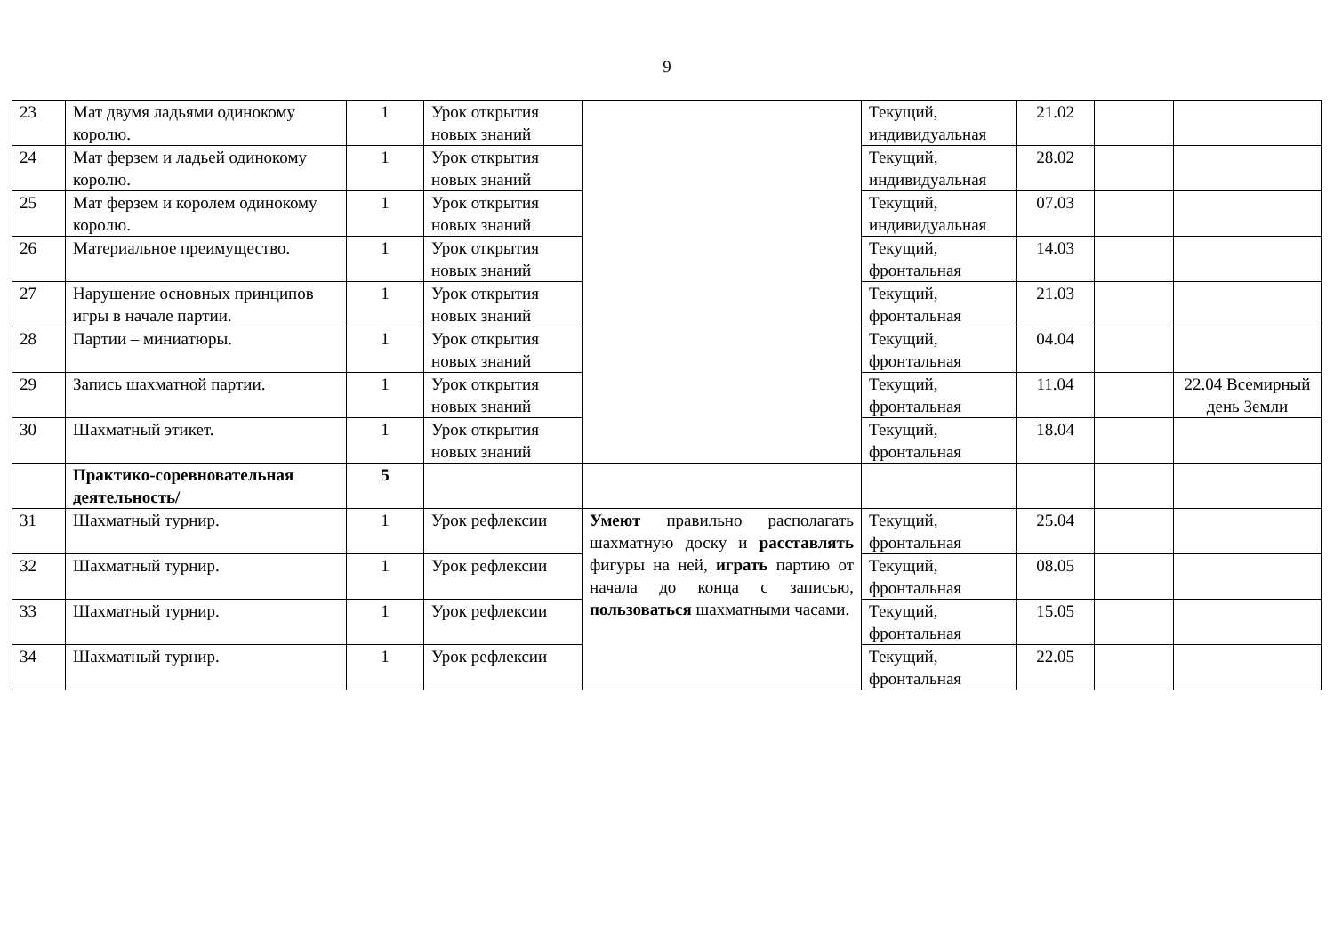9
| 23 | Мат двумя ладьями одинокому королю. | 1 | Урок открытия новых знаний | | Текущий, индивидуальная | 21.02 | | |
| 24 | Мат ферзем и ладьей одинокому королю. | 1 | Урок открытия новых знаний | | Текущий, индивидуальная | 28.02 | | |
| 25 | Мат ферзем и королем одинокому королю. | 1 | Урок открытия новых знаний | | Текущий, индивидуальная | 07.03 | | |
| 26 | Материальное преимущество. | 1 | Урок открытия новых знаний | | Текущий, фронтальная | 14.03 | | |
| 27 | Нарушение основных принципов игры в начале партии. | 1 | Урок открытия новых знаний | | Текущий, фронтальная | 21.03 | | |
| 28 | Партии – миниатюры. | 1 | Урок открытия новых знаний | | Текущий, фронтальная | 04.04 | | |
| 29 | Запись шахматной партии. | 1 | Урок открытия новых знаний | | Текущий, фронтальная | 11.04 | | 22.04 Всемирный день Земли |
| 30 | Шахматный этикет. | 1 | Урок открытия новых знаний | | Текущий, фронтальная | 18.04 | | |
| | Практико-соревновательная деятельность/ | 5 | | | | | | |
| 31 | Шахматный турнир. | 1 | Урок рефлексии | Умеют правильно располагать шахматную доску и расставлять фигуры на ней, играть партию от начала до конца с записью, пользоваться шахматными часами. | Текущий, фронтальная | 25.04 | | |
| 32 | Шахматный турнир. | 1 | Урок рефлексии | | Текущий, фронтальная | 08.05 | | |
| 33 | Шахматный турнир. | 1 | Урок рефлексии | | Текущий, фронтальная | 15.05 | | |
| 34 | Шахматный турнир. | 1 | Урок рефлексии | | Текущий, фронтальная | 22.05 | | |